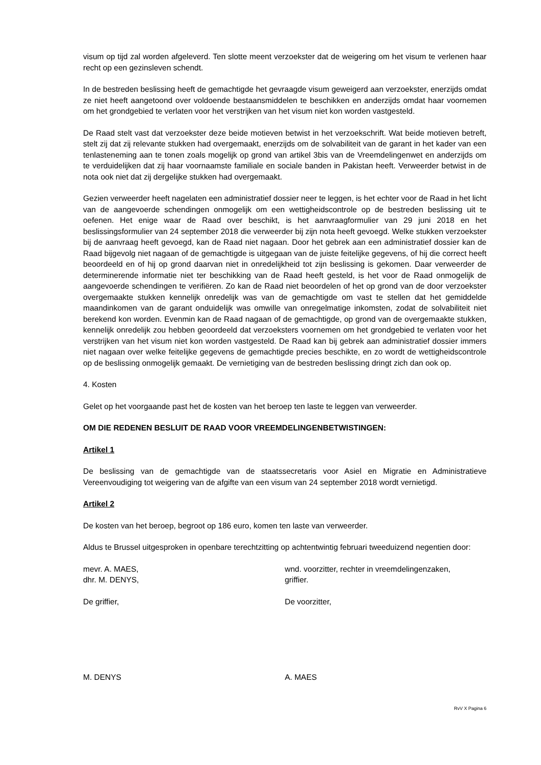visum op tijd zal worden afgeleverd. Ten slotte meent verzoekster dat de weigering om het visum te verlenen haar recht op een gezinsleven schendt.
In de bestreden beslissing heeft de gemachtigde het gevraagde visum geweigerd aan verzoekster, enerzijds omdat ze niet heeft aangetoond over voldoende bestaansmiddelen te beschikken en anderzijds omdat haar voornemen om het grondgebied te verlaten voor het verstrijken van het visum niet kon worden vastgesteld.
De Raad stelt vast dat verzoekster deze beide motieven betwist in het verzoekschrift. Wat beide motieven betreft, stelt zij dat zij relevante stukken had overgemaakt, enerzijds om de solvabiliteit van de garant in het kader van een tenlasteneming aan te tonen zoals mogelijk op grond van artikel 3bis van de Vreemdelingenwet en anderzijds om te verduidelijken dat zij haar voornaamste familiale en sociale banden in Pakistan heeft. Verweerder betwist in de nota ook niet dat zij dergelijke stukken had overgemaakt.
Gezien verweerder heeft nagelaten een administratief dossier neer te leggen, is het echter voor de Raad in het licht van de aangevoerde schendingen onmogelijk om een wettigheidscontrole op de bestreden beslissing uit te oefenen. Het enige waar de Raad over beschikt, is het aanvraagformulier van 29 juni 2018 en het beslissingsformulier van 24 september 2018 die verweerder bij zijn nota heeft gevoegd. Welke stukken verzoekster bij de aanvraag heeft gevoegd, kan de Raad niet nagaan. Door het gebrek aan een administratief dossier kan de Raad bijgevolg niet nagaan of de gemachtigde is uitgegaan van de juiste feitelijke gegevens, of hij die correct heeft beoordeeld en of hij op grond daarvan niet in onredelijkheid tot zijn beslissing is gekomen. Daar verweerder de determinerende informatie niet ter beschikking van de Raad heeft gesteld, is het voor de Raad onmogelijk de aangevoerde schendingen te verifiëren. Zo kan de Raad niet beoordelen of het op grond van de door verzoekster overgemaakte stukken kennelijk onredelijk was van de gemachtigde om vast te stellen dat het gemiddelde maandinkomen van de garant onduidelijk was omwille van onregelmatige inkomsten, zodat de solvabiliteit niet berekend kon worden. Evenmin kan de Raad nagaan of de gemachtigde, op grond van de overgemaakte stukken, kennelijk onredelijk zou hebben geoordeeld dat verzoeksters voornemen om het grondgebied te verlaten voor het verstrijken van het visum niet kon worden vastgesteld. De Raad kan bij gebrek aan administratief dossier immers niet nagaan over welke feitelijke gegevens de gemachtigde precies beschikte, en zo wordt de wettigheidscontrole op de beslissing onmogelijk gemaakt. De vernietiging van de bestreden beslissing dringt zich dan ook op.
4. Kosten
Gelet op het voorgaande past het de kosten van het beroep ten laste te leggen van verweerder.
OM DIE REDENEN BESLUIT DE RAAD VOOR VREEMDELINGENBETWISTINGEN:
Artikel 1
De beslissing van de gemachtigde van de staatssecretaris voor Asiel en Migratie en Administratieve Vereenvoudiging tot weigering van de afgifte van een visum van 24 september 2018 wordt vernietigd.
Artikel 2
De kosten van het beroep, begroot op 186 euro, komen ten laste van verweerder.
Aldus te Brussel uitgesproken in openbare terechtzitting op achtentwintig februari tweeduizend negentien door:
mevr. A. MAES, wnd. voorzitter, rechter in vreemdelingenzaken,
dhr. M. DENYS, griffier.
De griffier, De voorzitter,
M. DENYS A. MAES
RvV X Pagina 6